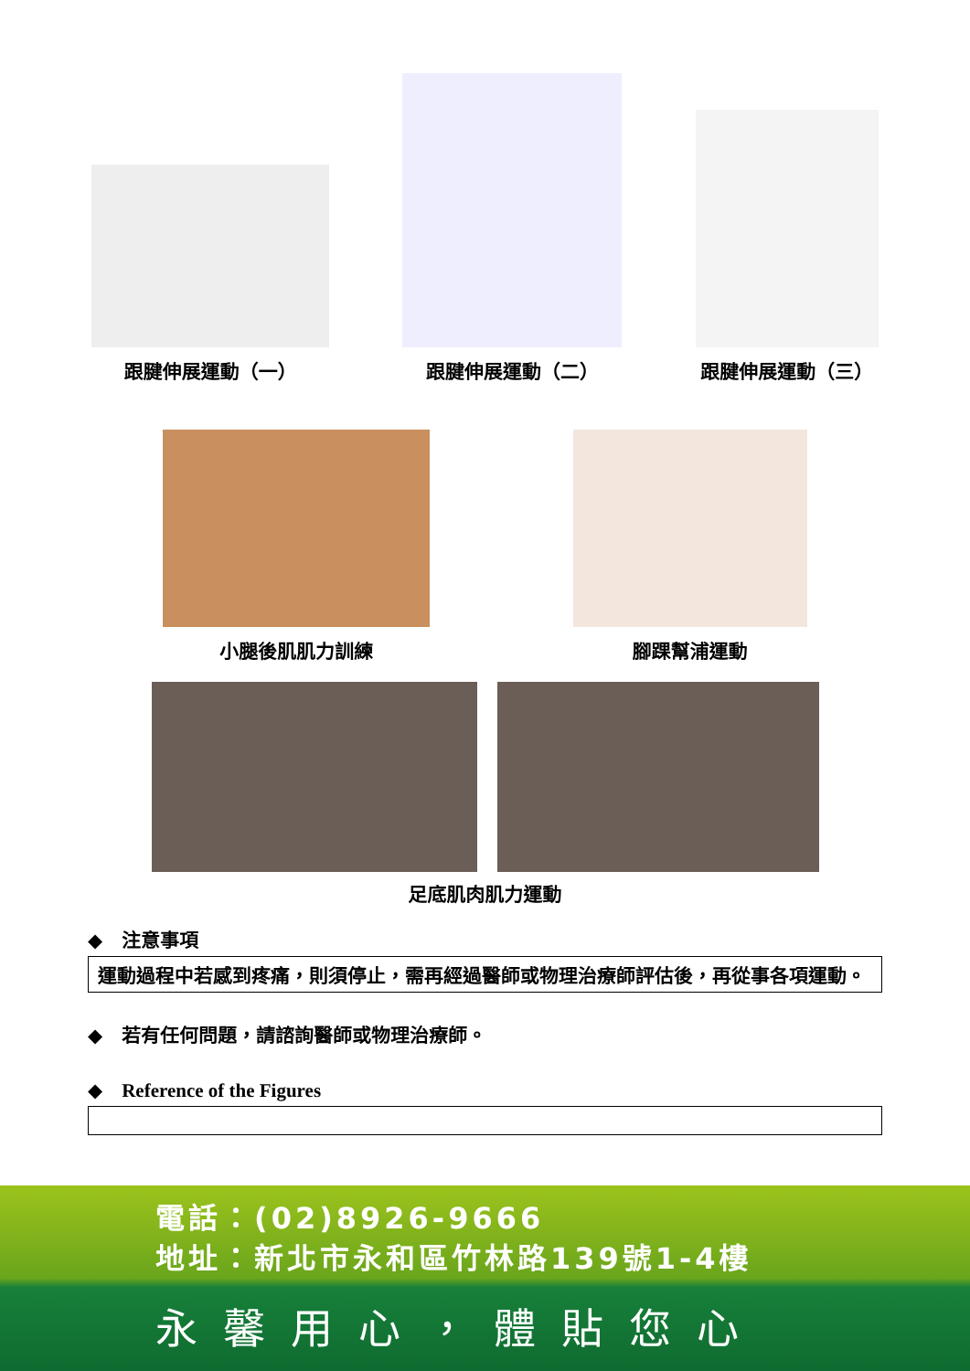跟腱伸展運動（一）
跟腱伸展運動（二）
跟腱伸展運動（三）
小腿後肌肌力訓練
腳踝幫浦運動
足底肌肉肌力運動
◆　注意事項
運動過程中若感到疼痛，則須停止，需再經過醫師或物理治療師評估後，再從事各項運動。
◆　若有任何問題，請諮詢醫師或物理治療師。
◆　Reference of the Figures
電話：(02)8926-9666
地址：新北市永和區竹林路139號1-4樓
永馨用心，體貼您心